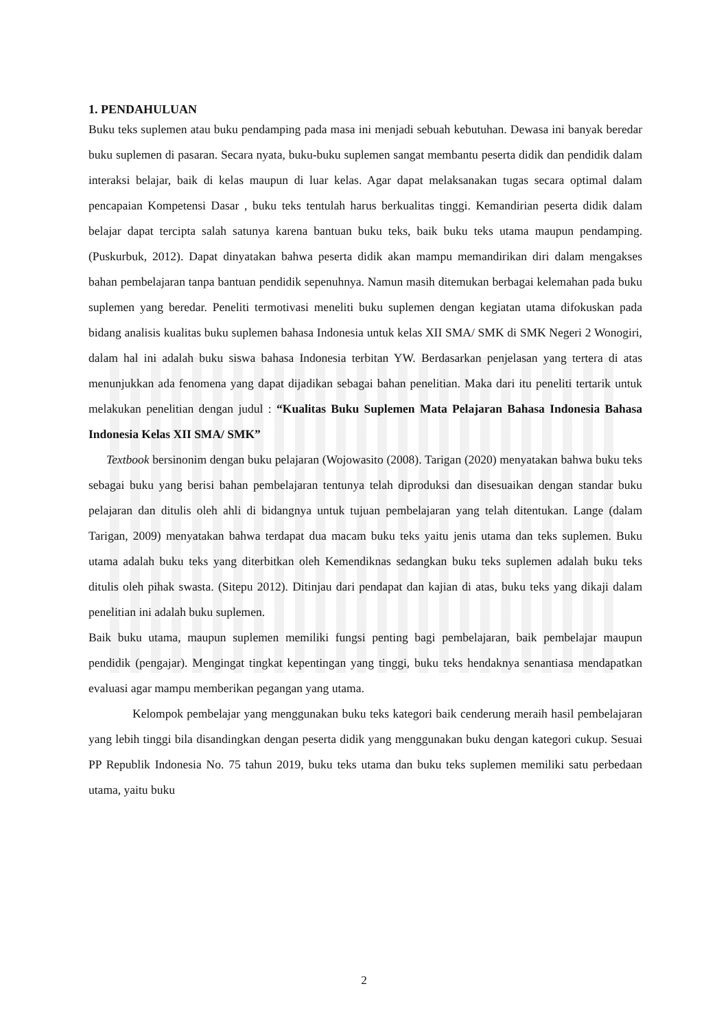1. PENDAHULUAN
Buku teks suplemen atau buku pendamping pada masa ini menjadi sebuah kebutuhan. Dewasa ini banyak beredar buku suplemen di pasaran. Secara nyata, buku-buku suplemen sangat membantu peserta didik dan pendidik dalam interaksi belajar, baik di kelas maupun di luar kelas. Agar dapat melaksanakan tugas secara optimal dalam pencapaian Kompetensi Dasar , buku teks tentulah harus berkualitas tinggi. Kemandirian peserta didik dalam belajar dapat tercipta salah satunya karena bantuan buku teks, baik buku teks utama maupun pendamping. (Puskurbuk, 2012). Dapat dinyatakan bahwa peserta didik akan mampu memandirikan diri dalam mengakses bahan pembelajaran tanpa bantuan pendidik sepenuhnya. Namun masih ditemukan berbagai kelemahan pada buku suplemen yang beredar. Peneliti termotivasi meneliti buku suplemen dengan kegiatan utama difokuskan pada bidang analisis kualitas buku suplemen bahasa Indonesia untuk kelas XII SMA/ SMK di SMK Negeri 2 Wonogiri, dalam hal ini adalah buku siswa bahasa Indonesia terbitan YW. Berdasarkan penjelasan yang tertera di atas menunjukkan ada fenomena yang dapat dijadikan sebagai bahan penelitian. Maka dari itu peneliti tertarik untuk melakukan penelitian dengan judul : “Kualitas Buku Suplemen Mata Pelajaran Bahasa Indonesia Bahasa Indonesia Kelas XII SMA/ SMK”
Textbook bersinonim dengan buku pelajaran (Wojowasito (2008). Tarigan (2020) menyatakan bahwa buku teks sebagai buku yang berisi bahan pembelajaran tentunya telah diproduksi dan disesuaikan dengan standar buku pelajaran dan ditulis oleh ahli di bidangnya untuk tujuan pembelajaran yang telah ditentukan. Lange (dalam Tarigan, 2009) menyatakan bahwa terdapat dua macam buku teks yaitu jenis utama dan teks suplemen. Buku utama adalah buku teks yang diterbitkan oleh Kemendiknas sedangkan buku teks suplemen adalah buku teks ditulis oleh pihak swasta. (Sitepu 2012). Ditinjau dari pendapat dan kajian di atas, buku teks yang dikaji dalam penelitian ini adalah buku suplemen.
Baik buku utama, maupun suplemen memiliki fungsi penting bagi pembelajaran, baik pembelajar maupun pendidik (pengajar). Mengingat tingkat kepentingan yang tinggi, buku teks hendaknya senantiasa mendapatkan evaluasi agar mampu memberikan pegangan yang utama.
Kelompok pembelajar yang menggunakan buku teks kategori baik cenderung meraih hasil pembelajaran yang lebih tinggi bila disandingkan dengan peserta didik yang menggunakan buku dengan kategori cukup. Sesuai PP Republik Indonesia No. 75 tahun 2019, buku teks utama dan buku teks suplemen memiliki satu perbedaan utama, yaitu buku
2